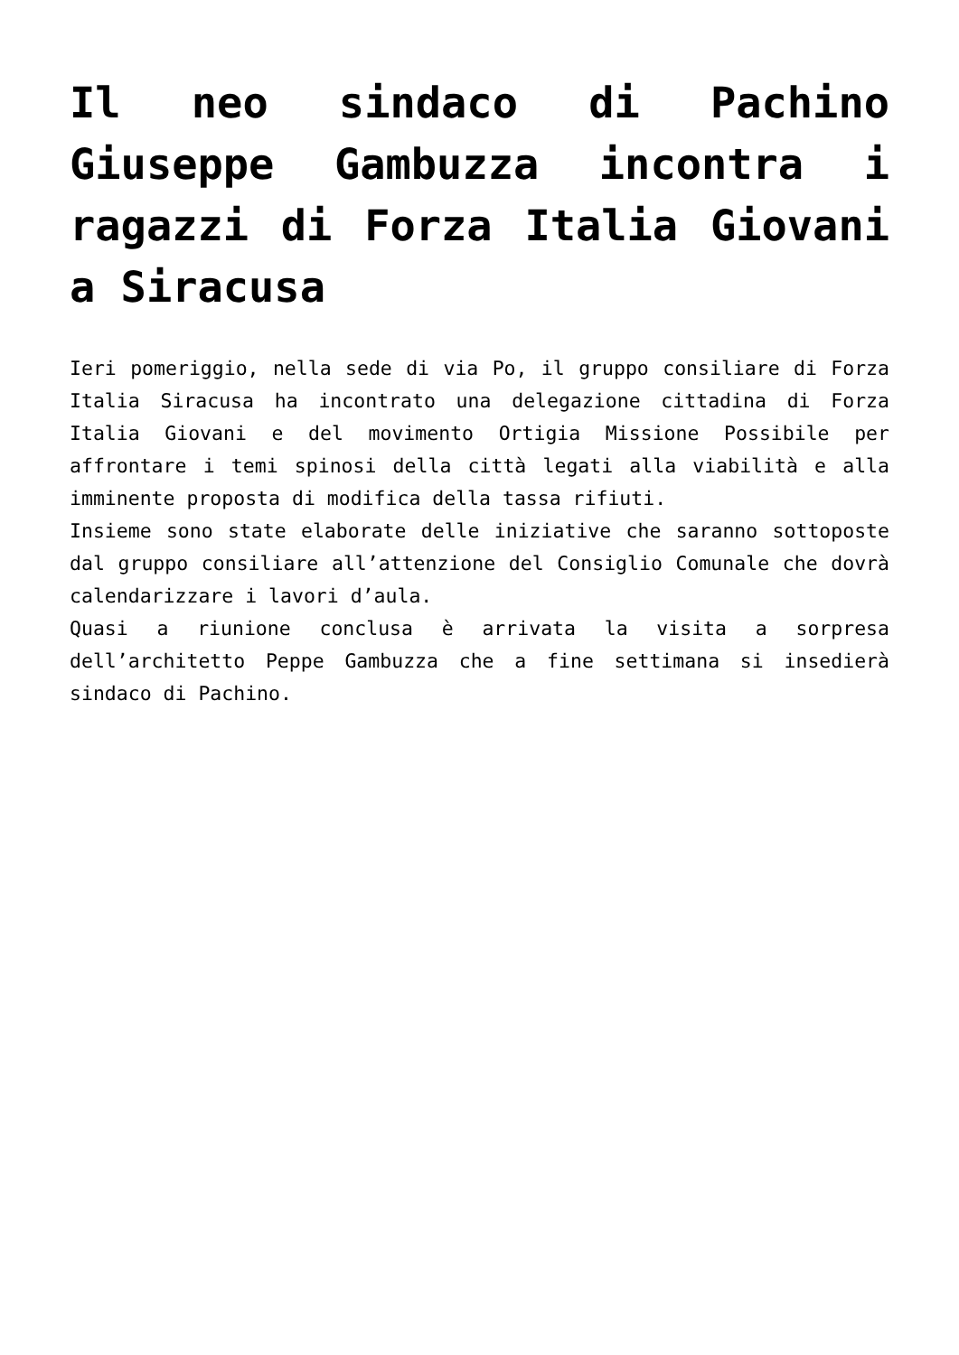Il neo sindaco di Pachino Giuseppe Gambuzza incontra i ragazzi di Forza Italia Giovani a Siracusa
Ieri pomeriggio, nella sede di via Po, il gruppo consiliare di Forza Italia Siracusa ha incontrato una delegazione cittadina di Forza Italia Giovani e del movimento Ortigia Missione Possibile per affrontare i temi spinosi della città legati alla viabilità e alla imminente proposta di modifica della tassa rifiuti.
Insieme sono state elaborate delle iniziative che saranno sottoposte dal gruppo consiliare all’attenzione del Consiglio Comunale che dovrà calendarizzare i lavori d’aula.
Quasi a riunione conclusa è arrivata la visita a sorpresa dell’architetto Peppe Gambuzza che a fine settimana si insedierà sindaco di Pachino.